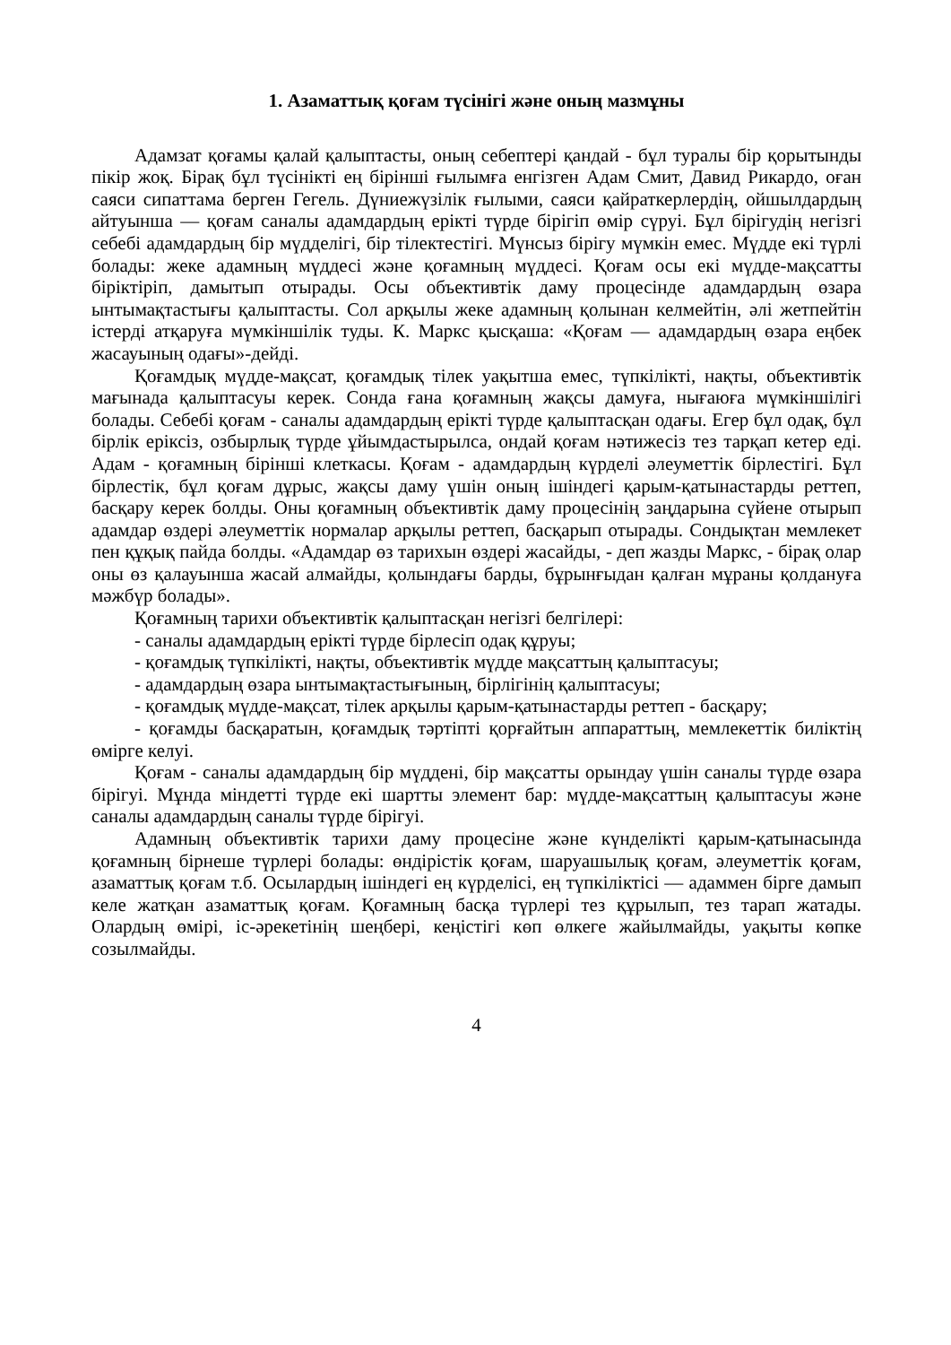1. Азаматтық қоғам түсінігі және оның мазмұны
Адамзат қоғамы қалай қалыптасты, оның себептері қандай - бұл туралы бір қорытынды пікір жоқ. Бірақ бұл түсінікті ең бірінші ғылымға енгізген Адам Смит, Давид Рикардо, оған саяси сипаттама берген Гегель. Дүниежүзілік ғылыми, саяси қайраткерлердің, ойшылдардың айтуынша — қоғам саналы адамдардың ерікті түрде бірігіп өмір сүруі. Бұл бірігудің негізгі себебі адамдардың бір мүдделігі, бір тілектестігі. Мүнсыз бірігу мүмкін емес. Мүдде екі түрлі болады: жеке адамның мүддесі және қоғамның мүддесі. Қоғам осы екі мүдде-мақсатты біріктіріп, дамытып отырады. Осы объективтік даму процесінде адамдардың өзара ынтымақтастығы қалыптасты. Сол арқылы жеке адамның қолынан келмейтін, әлі жетпейтін істерді атқаруға мүмкіншілік туды. К. Маркс қысқаша: «Қоғам — адамдардың өзара еңбек жасауының одағы»-дейді.
Қоғамдық мүдде-мақсат, қоғамдық тілек уақытша емес, түпкілікті, нақты, объективтік мағынада қалыптасуы керек. Сонда ғана қоғамның жақсы дамуға, нығаюға мүмкіншілігі болады. Себебі қоғам - саналы адамдардың ерікті түрде қалыптасқан одағы. Егер бұл одақ, бұл бірлік еріксіз, озбырлық түрде ұйымдастырылса, ондай қоғам нәтижесіз тез тарқап кетер еді. Адам - қоғамның бірінші клеткасы. Қоғам - адамдардың күрделі әлеуметтік бірлестігі. Бұл бірлестік, бұл қоғам дұрыс, жақсы даму үшін оның ішіндегі қарым-қатынастарды реттеп, басқару керек болды. Оны қоғамның объективтік даму процесінің заңдарына сүйене отырып адамдар өздері әлеуметтік нормалар арқылы реттеп, басқарып отырады. Сондықтан мемлекет пен құқық пайда болды. «Адамдар өз тарихын өздері жасайды, - деп жазды Маркс, - бірақ олар оны өз қалауынша жасай алмайды, қолындағы барды, бұрынғыдан қалған мұраны қолдануға мәжбүр болады».
Қоғамның тарихи объективтік қалыптасқан негізгі белгілері:
- саналы адамдардың ерікті түрде бірлесіп одақ құруы;
- қоғамдық түпкілікті, нақты, объективтік мүдде мақсаттың қалыптасуы;
- адамдардың өзара ынтымақтастығының, бірлігінің қалыптасуы;
- қоғамдық мүдде-мақсат, тілек арқылы қарым-қатынастарды реттеп - басқару;
- қоғамды басқаратын, қоғамдық тәртіпті қорғайтын аппараттың, мемлекеттік биліктің өмірге келуі.
Қоғам - саналы адамдардың бір мүддені, бір мақсатты орындау үшін саналы түрде өзара бірігуі. Мұнда міндетті түрде екі шартты элемент бар: мүдде-мақсаттың қалыптасуы және саналы адамдардың саналы түрде бірігуі.
Адамның объективтік тарихи даму процесіне және күнделікті қарым-қатынасында қоғамның бірнеше түрлері болады: өндірістік қоғам, шаруашылық қоғам, әлеуметтік қоғам, азаматтық қоғам т.б. Осылардың ішіндегі ең күрделісі, ең түпкіліктісі — адаммен бірге дамып келе жатқан азаматтық қоғам. Қоғамның басқа түрлері тез құрылып, тез тарап жатады. Олардың өмірі, іс-әрекетінің шеңбері, кеңістігі көп өлкеге жайылмайды, уақыты көпке созылмайды.
4